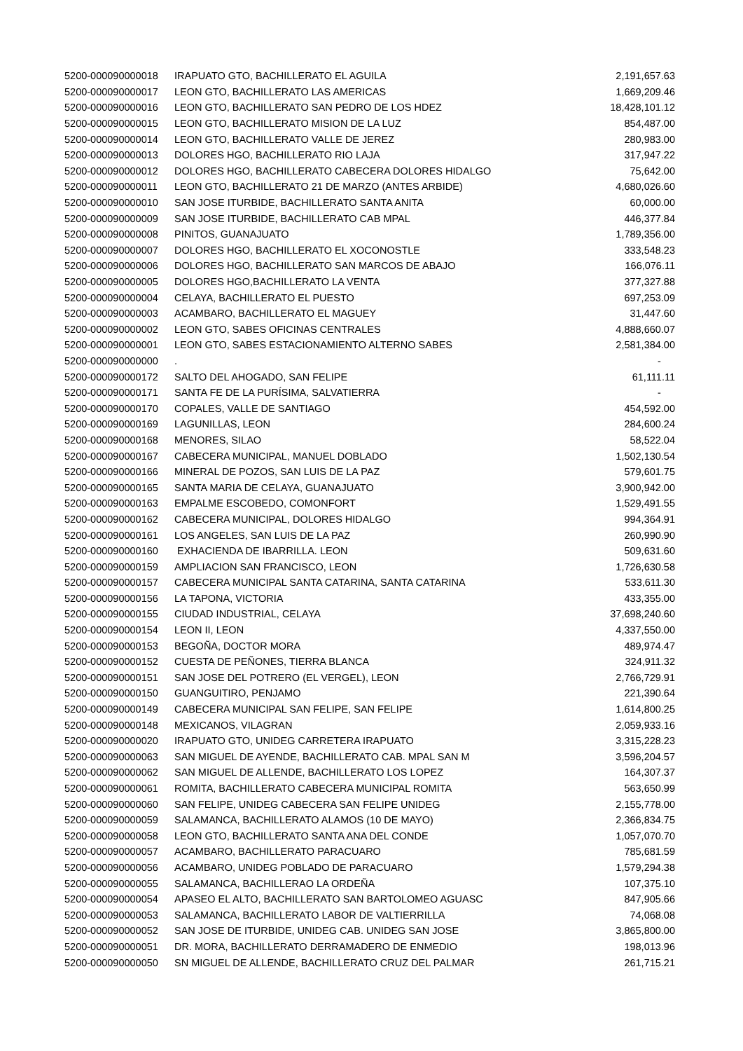| 5200-000090000018 | IRAPUATO GTO, BACHILLERATO EL AGUILA | 2,191,657.63 |
| 5200-000090000017 | LEON GTO, BACHILLERATO LAS AMERICAS | 1,669,209.46 |
| 5200-000090000016 | LEON GTO, BACHILLERATO SAN PEDRO DE LOS HDEZ | 18,428,101.12 |
| 5200-000090000015 | LEON GTO, BACHILLERATO MISION DE LA LUZ | 854,487.00 |
| 5200-000090000014 | LEON GTO, BACHILLERATO VALLE DE JEREZ | 280,983.00 |
| 5200-000090000013 | DOLORES HGO, BACHILLERATO RIO LAJA | 317,947.22 |
| 5200-000090000012 | DOLORES HGO, BACHILLERATO CABECERA DOLORES HIDALGO | 75,642.00 |
| 5200-000090000011 | LEON GTO, BACHILLERATO 21 DE MARZO (ANTES ARBIDE) | 4,680,026.60 |
| 5200-000090000010 | SAN JOSE ITURBIDE, BACHILLERATO SANTA ANITA | 60,000.00 |
| 5200-000090000009 | SAN JOSE ITURBIDE, BACHILLERATO CAB MPAL | 446,377.84 |
| 5200-000090000008 | PINITOS, GUANAJUATO | 1,789,356.00 |
| 5200-000090000007 | DOLORES HGO, BACHILLERATO EL XOCONOSTLE | 333,548.23 |
| 5200-000090000006 | DOLORES HGO, BACHILLERATO SAN MARCOS DE ABAJO | 166,076.11 |
| 5200-000090000005 | DOLORES HGO,BACHILLERATO LA VENTA | 377,327.88 |
| 5200-000090000004 | CELAYA, BACHILLERATO EL PUESTO | 697,253.09 |
| 5200-000090000003 | ACAMBARO, BACHILLERATO EL MAGUEY | 31,447.60 |
| 5200-000090000002 | LEON GTO, SABES OFICINAS CENTRALES | 4,888,660.07 |
| 5200-000090000001 | LEON GTO, SABES ESTACIONAMIENTO ALTERNO SABES | 2,581,384.00 |
| 5200-000090000000 | . | - |
| 5200-000090000172 | SALTO DEL AHOGADO, SAN FELIPE | 61,111.11 |
| 5200-000090000171 | SANTA FE DE LA PURÍSIMA, SALVATIERRA | - |
| 5200-000090000170 | COPALES, VALLE DE SANTIAGO | 454,592.00 |
| 5200-000090000169 | LAGUNILLAS, LEON | 284,600.24 |
| 5200-000090000168 | MENORES, SILAO | 58,522.04 |
| 5200-000090000167 | CABECERA MUNICIPAL, MANUEL DOBLADO | 1,502,130.54 |
| 5200-000090000166 | MINERAL DE POZOS, SAN LUIS DE LA PAZ | 579,601.75 |
| 5200-000090000165 | SANTA MARIA DE CELAYA, GUANAJUATO | 3,900,942.00 |
| 5200-000090000163 | EMPALME ESCOBEDO, COMONFORT | 1,529,491.55 |
| 5200-000090000162 | CABECERA MUNICIPAL, DOLORES HIDALGO | 994,364.91 |
| 5200-000090000161 | LOS ANGELES, SAN LUIS DE LA PAZ | 260,990.90 |
| 5200-000090000160 | EXHACIENDA DE IBARRILLA. LEON | 509,631.60 |
| 5200-000090000159 | AMPLIACION SAN FRANCISCO, LEON | 1,726,630.58 |
| 5200-000090000157 | CABECERA MUNICIPAL SANTA CATARINA, SANTA CATARINA | 533,611.30 |
| 5200-000090000156 | LA TAPONA, VICTORIA | 433,355.00 |
| 5200-000090000155 | CIUDAD INDUSTRIAL, CELAYA | 37,698,240.60 |
| 5200-000090000154 | LEON II, LEON | 4,337,550.00 |
| 5200-000090000153 | BEGOÑA, DOCTOR MORA | 489,974.47 |
| 5200-000090000152 | CUESTA DE PEÑONES, TIERRA BLANCA | 324,911.32 |
| 5200-000090000151 | SAN JOSE DEL POTRERO (EL VERGEL), LEON | 2,766,729.91 |
| 5200-000090000150 | GUANGUITIRO, PENJAMO | 221,390.64 |
| 5200-000090000149 | CABECERA MUNICIPAL SAN FELIPE, SAN FELIPE | 1,614,800.25 |
| 5200-000090000148 | MEXICANOS, VILAGRAN | 2,059,933.16 |
| 5200-000090000020 | IRAPUATO GTO, UNIDEG CARRETERA IRAPUATO | 3,315,228.23 |
| 5200-000090000063 | SAN MIGUEL DE AYENDE, BACHILLERATO CAB. MPAL SAN M | 3,596,204.57 |
| 5200-000090000062 | SAN MIGUEL DE ALLENDE, BACHILLERATO LOS LOPEZ | 164,307.37 |
| 5200-000090000061 | ROMITA, BACHILLERATO CABECERA MUNICIPAL ROMITA | 563,650.99 |
| 5200-000090000060 | SAN FELIPE, UNIDEG CABECERA SAN FELIPE UNIDEG | 2,155,778.00 |
| 5200-000090000059 | SALAMANCA, BACHILLERATO ALAMOS (10 DE MAYO) | 2,366,834.75 |
| 5200-000090000058 | LEON GTO, BACHILLERATO SANTA ANA DEL CONDE | 1,057,070.70 |
| 5200-000090000057 | ACAMBARO, BACHILLERATO PARACUARO | 785,681.59 |
| 5200-000090000056 | ACAMBARO, UNIDEG POBLADO DE PARACUARO | 1,579,294.38 |
| 5200-000090000055 | SALAMANCA, BACHILLERAO LA ORDEÑA | 107,375.10 |
| 5200-000090000054 | APASEO EL ALTO, BACHILLERATO SAN BARTOLOMEO AGUASC | 847,905.66 |
| 5200-000090000053 | SALAMANCA, BACHILLERATO LABOR DE VALTIERRILLA | 74,068.08 |
| 5200-000090000052 | SAN JOSE DE ITURBIDE, UNIDEG CAB. UNIDEG SAN JOSE | 3,865,800.00 |
| 5200-000090000051 | DR. MORA, BACHILLERATO DERRAMADERO DE ENMEDIO | 198,013.96 |
| 5200-000090000050 | SN MIGUEL DE ALLENDE, BACHILLERATO CRUZ DEL PALMAR | 261,715.21 |